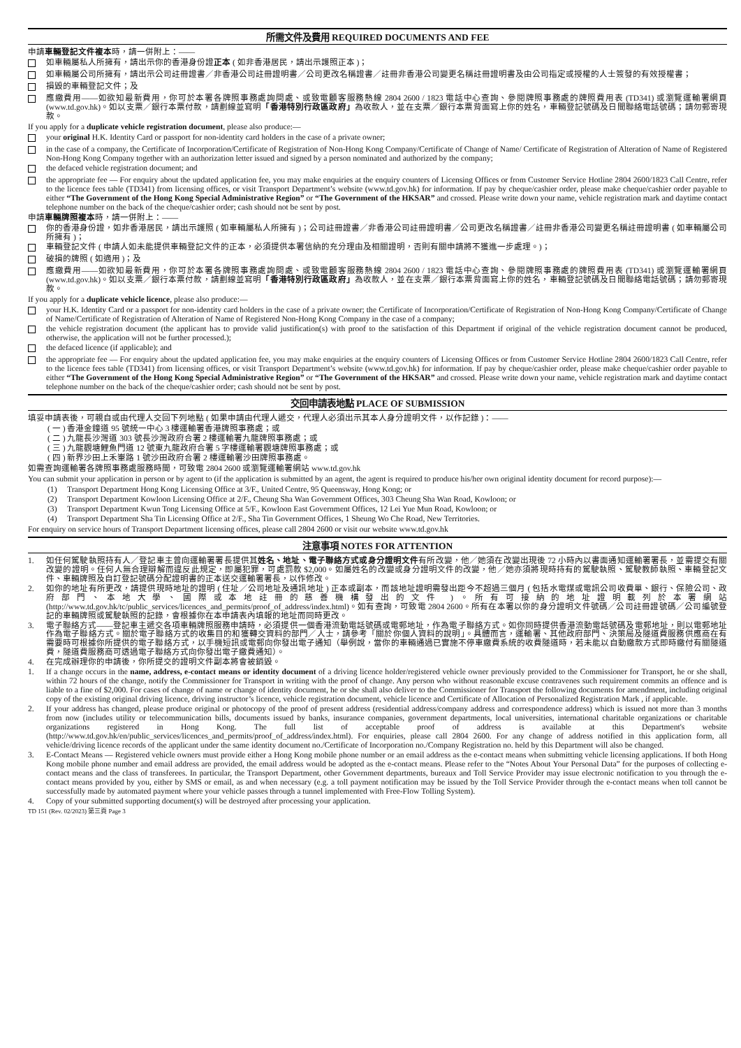所需文件及費用 REQUIRED DOCUMENTS AND FEE
申請車輛登記文件複本時，請一併附上：——
如車輛屬私人所擁有，請出示你的香港身份證正本 ( 如非香港居民，請出示護照正本 )；
如車輛屬公司所擁有，請出示公司註冊證書／非香港公司註冊證明書／公司更改名稱證書／註冊非香港公司變更名稱註冊證明書及由公司指定或授權的人士簽發的有效授權書；
損毀的車輛登記文件；及
應繳費用——如欲知最新費用，你可於本署各牌照事務處詢問處、或致電顧客服務熱線 2804 2600 / 1823 電話中心查詢、參閱牌照事務處的牌照費用表 (TD341) 或瀏覽運輸署網頁 (www.td.gov.hk)。如以支票／銀行本票付款，請劃線並寫明「香港特別行政區政府」為收款人，並在支票／銀行本票背面寫上你的姓名，車輛登記號碼及日間聯絡電話號碼；請勿郵寄現款。
If you apply for a duplicate vehicle registration document, please also produce:—
your original H.K. Identity Card or passport for non-identity card holders in the case of a private owner;
in the case of a company, the Certificate of Incorporation/Certificate of Registration of Non-Hong Kong Company/Certificate of Change of Name/ Certificate of Registration of Alteration of Name of Registered Non-Hong Kong Company together with an authorization letter issued and signed by a person nominated and authorized by the company;
the defaced vehicle registration document; and
the appropriate fee — For enquiry about the updated application fee, you may make enquiries at the enquiry counters of Licensing Offices or from Customer Service Hotline 2804 2600/1823 Call Centre, refer to the licence fees table (TD341) from licensing offices, or visit Transport Department’s website (www.td.gov.hk) for information. If pay by cheque/cashier order, please make cheque/cashier order payable to either “The Government of the Hong Kong Special Administrative Region” or “The Government of the HKSAR” and crossed. Please write down your name, vehicle registration mark and daytime contact telephone number on the back of the cheque/cashier order; cash should not be sent by post.
申請車輛牌照複本時，請一併附上：——
你的香港身份證，如非香港居民，請出示護照 ( 如車輛屬私人所擁有 )；公司註冊證書／非香港公司註冊證明書／公司更改名稱證書／註冊非香港公司變更名稱註冊證明書 ( 如車輛屬公司所擁有 )；
車輛登記文件 ( 申請人如未能提供車輛登記文件的正本，必須提供本署信納的充分理由及相關證明，否則有關申請將不獲進一步處理。)；
破損的牌照 ( 如適用 )；及
應繳費用——如欲知最新費用，你可於本署各牌照事務處詢問處、或致電顧客服務熱線 2804 2600 / 1823 電話中心查詢、參閱牌照事務處的牌照費用表 (TD341) 或瀏覽運輸署網頁 (www.td.gov.hk)。如以支票／銀行本票付款，請劃線並寫明「香港特別行政區政府」為收款人，並在支票／銀行本票背面寫上你的姓名，車輛登記號碼及日間聯絡電話號碼；請勿郵寄現款。
If you apply for a duplicate vehicle licence, please also produce:—
your H.K. Identity Card or a passport for non-identity card holders in the case of a private owner; the Certificate of Incorporation/Certificate of Registration of Non-Hong Kong Company/Certificate of Change of Name/Certificate of Registration of Alteration of Name of Registered Non-Hong Kong Company in the case of a company;
the vehicle registration document (the applicant has to provide valid justification(s) with proof to the satisfaction of this Department if original of the vehicle registration document cannot be produced, otherwise, the application will not be further processed.);
the defaced licence (if applicable); and
the appropriate fee — For enquiry about the updated application fee, you may make enquiries at the enquiry counters of Licensing Offices or from Customer Service Hotline 2804 2600/1823 Call Centre, refer to the licence fees table (TD341) from licensing offices, or visit Transport Department’s website (www.td.gov.hk) for information. If pay by cheque/cashier order, please make cheque/cashier order payable to either “The Government of the Hong Kong Special Administrative Region” or “The Government of the HKSAR” and crossed. Please write down your name, vehicle registration mark and daytime contact telephone number on the back of the cheque/cashier order; cash should not be sent by post.
交回申請表地點 PLACE OF SUBMISSION
填妥申請表後，可親自或由代理人交回下列地點 ( 如果申請由代理人遞交，代理人必須出示其本人身分證明文件，以作記錄 )：——
( 一 ) 香港金鐘道 95 號統一中心 3 樓運輸署香港牌照事務處；或
( 二 ) 九龍長沙灣道 303 號長沙灣政府合署 2 樓運輸署九龍牌照事務處；或
( 三 ) 九龍觀塘鯉魚門道 12 號東九龍政府合署 5 字樓運輸署觀塘牌照事務處；或
( 四 ) 新界沙田上禾輋路 1 號沙田政府合署 2 樓運輸署沙田牌照事務處。
如需查詢運輸署各牌照事務處服務時間，可致電 2804 2600 或瀏覽運輸署網站 www.td.gov.hk
You can submit your application in person or by agent to (if the application is submitted by an agent, the agent is required to produce his/her own original identity document for record purpose):—
(1) Transport Department Hong Kong Licensing Office at 3/F., United Centre, 95 Queensway, Hong Kong; or
(2) Transport Department Kowloon Licensing Office at 2/F., Cheung Sha Wan Government Offices, 303 Cheung Sha Wan Road, Kowloon; or
(3) Transport Department Kwun Tong Licensing Office at 5/F., Kowloon East Government Offices, 12 Lei Yue Mun Road, Kowloon; or
(4) Transport Department Sha Tin Licensing Office at 2/F., Sha Tin Government Offices, 1 Sheung Wo Che Road, New Territories.
For enquiry on service hours of Transport Department licensing offices, please call 2804 2600 or visit our website www.td.gov.hk
注意事項 NOTES FOR ATTENTION
1. 如任何駕駛執照持有人／登記車主曾向運輸署署長提供其姓名、地址、電子聯絡方式或身分證明文件有所改變，他／她須在改變出現後 72 小時內以書面通知運輸署署長，並需提交有關改變的證明。任何人無合理辯解而違反此規定，即屬犯罪，可處罰款 $2,000。如屬姓名的改變或身分證明文件的改變，他／她亦須將現時持有的駕駛執照、駕駛教師執照、車輛登記文件、車輛牌照及自訂登記號碼分配證明書的正本送交運輸署署長，以作修改。
2. 如你的地址有所更改，請提供現時地址的證明 ( 住址／公司地址及通訊地址 ) 正本或副本，而該地址證明需發出距今不超過三個月 ( 包括水電煤或電訊公司收費單、銀行、保險公司、政府部門、本地大學、國際或本地註冊的慈善機構發出的文件 )。所有可接納的地址證明載列於本署網站 (http://www.td.gov.hk/tc/public_services/licences_and_permits/proof_of_address/index.html)。如有查詢，可致電 2804 2600。所有在本署以你的身分證明文件號碼／公司註冊證號碼／公司編號登記的車輛牌照或駕駛執照的記錄，會根據你在本申請表內填報的地址而同時更改。
3. 電子聯絡方式——登記車主遞交各項車輛牌照服務申請時，必須提供一個香港流動電話號碼或電郵地址，作為電子聯絡方式。如你同時提供香港流動電話號碼及電郵地址，則以電郵地址作為電子聯絡方式。關於電子聯絡方式的收集目的和獲轉交資料的部門／人士，請參考「關於你個人資料的說明」。具體而言，運輸署、其他政府部門、決策局及隧道費服務供應商在有需要時可根據你所提供的電子聯絡方式，以手機短訊或電郵向你發出電子通知（舉例說，當你的車輛通過已實施不停車繳費系統的收費隧道時，若未能以自動繳款方式即時繳付有關隧道費，隧道費服務商可透過電子聯絡方式向你發出電子繳費通知）。
4. 在完成辦理你的申請後，你所提交的證明文件副本將會被銷毀。
1. If a change occurs in the name, address, e-contact means or identity document of a driving licence holder/registered vehicle owner previously provided to the Commissioner for Transport, he or she shall, within 72 hours of the change, notify the Commissioner for Transport in writing with the proof of change. Any person who without reasonable excuse contravenes such requirement commits an offence and is liable to a fine of $2,000. For cases of change of name or change of identity document, he or she shall also deliver to the Commissioner for Transport the following documents for amendment, including original copy of the existing original driving licence, driving instructor’s licence, vehicle registration document, vehicle licence and Certificate of Allocation of Personalized Registration Mark , if applicable.
2. If your address has changed, please produce original or photocopy of the proof of present address (residential address/company address and correspondence address) which is issued not more than 3 months from now (includes utility or telecommunication bills, documents issued by banks, insurance companies, government departments, local universities, international charitable organizations or charitable organizations registered in Hong Kong. The full list of acceptable proof of address is available at this Department's website (http://www.td.gov.hk/en/public_services/licences_and_permits/proof_of_address/index.html). For enquiries, please call 2804 2600. For any change of address notified in this application form, all vehicle/driving licence records of the applicant under the same identity document no./Certificate of Incorporation no./Company Registration no. held by this Department will also be changed.
3. E-Contact Means — Registered vehicle owners must provide either a Hong Kong mobile phone number or an email address as the e-contact means when submitting vehicle licensing applications. If both Hong Kong mobile phone number and email address are provided, the email address would be adopted as the e-contact means. Please refer to the “Notes About Your Personal Data” for the purposes of collecting e-contact means and the class of transferees. In particular, the Transport Department, other Government departments, bureaux and Toll Service Provider may issue electronic notification to you through the e-contact means provided by you, either by SMS or email, as and when necessary (e.g. a toll payment notification may be issued by the Toll Service Provider through the e-contact means when toll cannot be successfully made by automated payment where your vehicle passes through a tunnel implemented with Free-Flow Tolling System).
4. Copy of your submitted supporting document(s) will be destroyed after processing your application.
TD 151 (Rev. 02/2023) 第三頁 Page 3